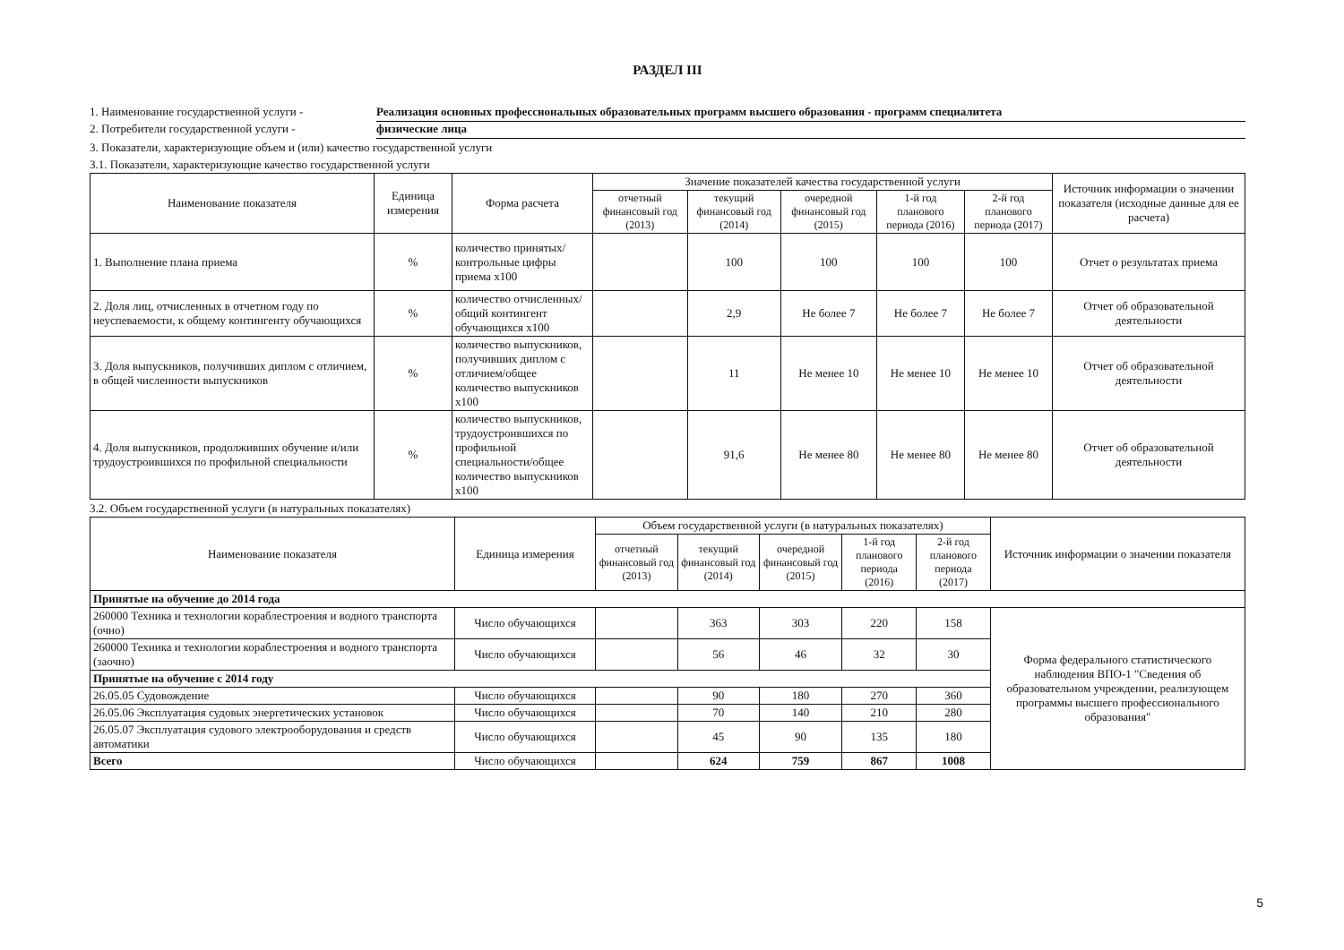РАЗДЕЛ III
1. Наименование государственной услуги - Реализация основных профессиональных образовательных программ высшего образования - программ специалитета
2. Потребители государственной услуги - физические лица
3. Показатели, характеризующие объем и (или) качество государственной услуги
3.1. Показатели, характеризующие качество государственной услуги
| Наименование показателя | Единица измерения | Форма расчета | Значение показателей качества государственной услуги | | | | | Источник информации о значении показателя (исходные данные для ее расчета) |
| --- | --- | --- | --- | --- | --- | --- | --- | --- |
| | | | отчетный финансовый год (2013) | текущий финансовый год (2014) | очередной финансовый год (2015) | 1-й год планового периода (2016) | 2-й год планового периода (2017) | |
| 1. Выполнение плана приема | % | количество принятых/ контрольные цифры приема х100 | | 100 | 100 | 100 | 100 | Отчет о результатах приема |
| 2. Доля лиц, отчисленных в отчетном году по неуспеваемости, к общему контингенту обучающихся | % | количество отчисленных/общий контингент обучающихся х100 | | 2,9 | Не более 7 | Не более 7 | Не более 7 | Отчет об образовательной деятельности |
| 3. Доля выпускников, получивших диплом с отличием, в общей численности выпускников | % | количество выпускников, получивших диплом с отличием/общее количество выпускников х100 | | 11 | Не менее 10 | Не менее 10 | Не менее 10 | Отчет об образовательной деятельности |
| 4. Доля выпускников, продолживших обучение и/или трудоустроившихся по профильной специальности | % | количество выпускников, трудоустроившихся по профильной специальности/общее количество выпускников х100 | | 91,6 | Не менее 80 | Не менее 80 | Не менее 80 | Отчет об образовательной деятельности |
3.2. Объем государственной услуги (в натуральных показателях)
| Наименование показателя | Единица измерения | Объем государственной услуги (в натуральных показателях) | | | | | Источник информации о значении показателя |
| --- | --- | --- | --- | --- | --- | --- | --- |
| | | отчетный финансовый год (2013) | текущий финансовый год (2014) | очередной финансовый год (2015) | 1-й год планового периода (2016) | 2-й год планового периода (2017) | |
| Принятые на обучение до 2014 года | | | | | | | |
| 260000 Техника и технологии кораблестроения и водного транспорта (очно) | Число обучающихся | | 363 | 303 | 220 | 158 | Форма федерального статистического наблюдения ВПО-1 "Сведения об образовательном учреждении, реализующем программы высшего профессионального образования" |
| 260000 Техника и технологии кораблестроения и водного транспорта (заочно) | Число обучающихся | | 56 | 46 | 32 | 30 | |
| Принятые на обучение с 2014 году | | | | | | | |
| 26.05.05 Судовождение | Число обучающихся | | 90 | 180 | 270 | 360 | |
| 26.05.06 Эксплуатация судовых энергетических установок | Число обучающихся | | 70 | 140 | 210 | 280 | |
| 26.05.07 Эксплуатация судового электрооборудования и средств автоматики | Число обучающихся | | 45 | 90 | 135 | 180 | |
| Всего | Число обучающихся | | 624 | 759 | 867 | 1008 | |
5